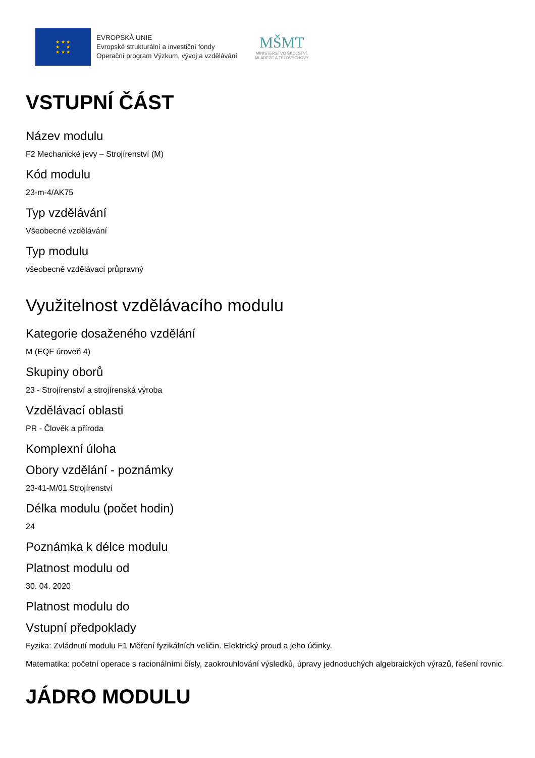★ ★ ★
★ ★
★ ★ ★
EVROPSKÁ UNIE
Evropské strukturální a investiční fondy
Operační program Výzkum, vývoj a vzdělávání
MŠMT
MINISTERSTVO ŠKOLSTVÍ,
MLÁDEŽE A TĚLOVÝCHOVY
VSTUPNÍ ČÁST
Název modulu
F2 Mechanické jevy – Strojírenství (M)
Kód modulu
23-m-4/AK75
Typ vzdělávání
Všeobecné vzdělávání
Typ modulu
všeobecně vzdělávací průpravný
Využitelnost vzdělávacího modulu
Kategorie dosaženého vzdělání
M (EQF úroveň 4)
Skupiny oborů
23 - Strojírenství a strojírenská výroba
Vzdělávací oblasti
PR - Člověk a příroda
Komplexní úloha
Obory vzdělání - poznámky
23-41-M/01 Strojírenství
Délka modulu (počet hodin)
24
Poznámka k délce modulu
Platnost modulu od
30. 04. 2020
Platnost modulu do
Vstupní předpoklady
Fyzika: Zvládnutí modulu F1 Měření fyzikálních veličin. Elektrický proud a jeho účinky.
Matematika: početní operace s racionálními čísly, zaokrouhlování výsledků, úpravy jednoduchých algebraických výrazů, řešení rovnic.
JÁDRO MODULU